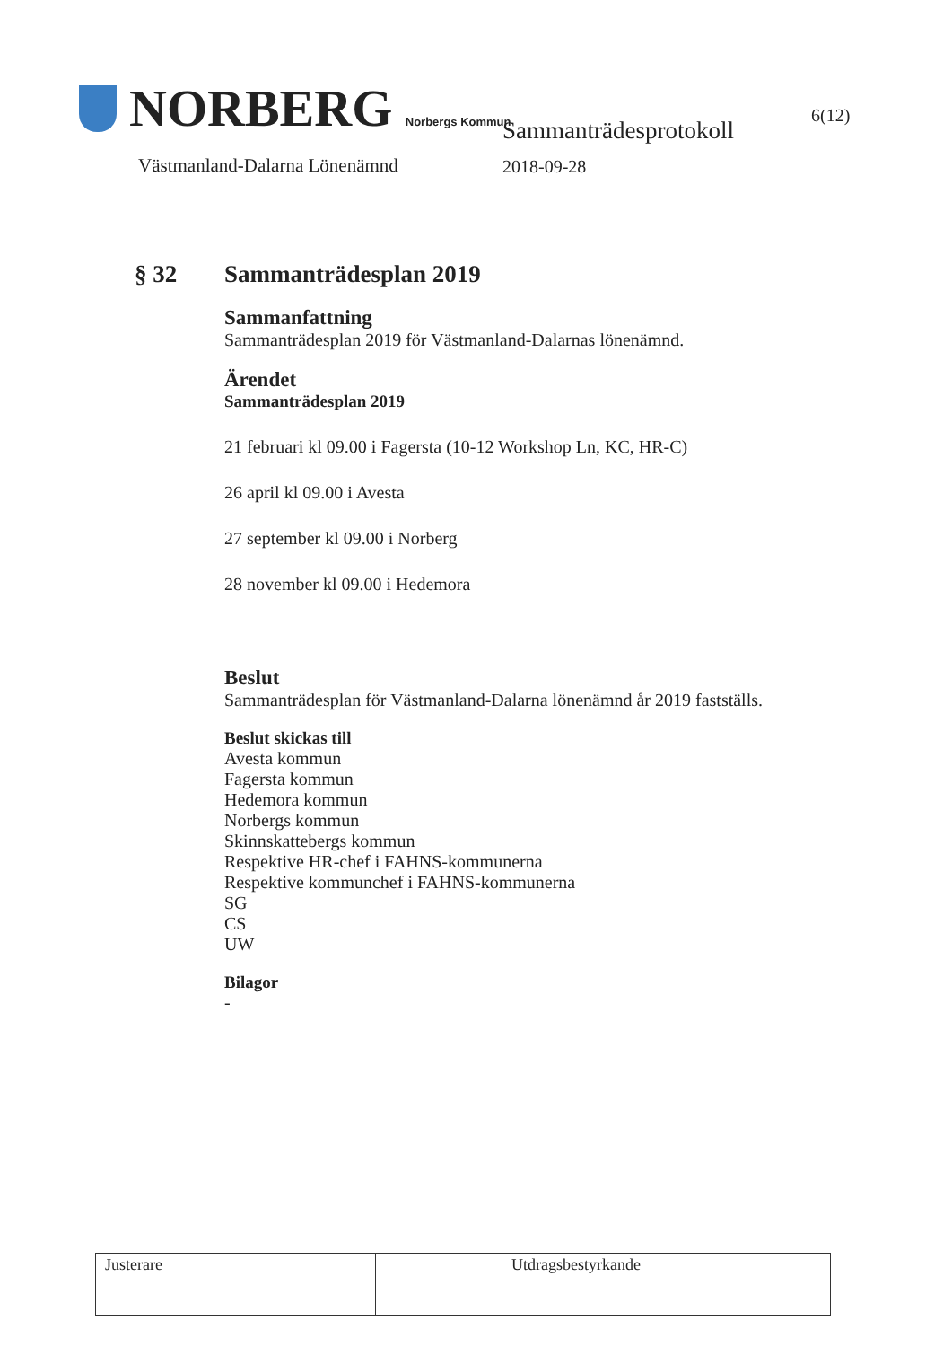NORBERG Norbergs Kommun
Västmanland-Dalarna Lönenämnd
Sammanträdesprotokoll
2018-09-28
6(12)
§ 32 Sammanträdesplan 2019
Sammanfattning
Sammanträdesplan 2019 för Västmanland-Dalarnas lönenämnd.
Ärendet
Sammanträdesplan 2019
21 februari kl 09.00 i Fagersta (10-12 Workshop Ln, KC, HR-C)
26 april kl 09.00 i Avesta
27 september kl 09.00 i Norberg
28 november kl 09.00 i Hedemora
Beslut
Sammanträdesplan för Västmanland-Dalarna lönenämnd år 2019 fastställs.
Beslut skickas till
Avesta kommun
Fagersta kommun
Hedemora kommun
Norbergs kommun
Skinnskattebergs kommun
Respektive HR-chef i FAHNS-kommunerna
Respektive kommunchef i FAHNS-kommunerna
SG
CS
UW
Bilagor
-
| Justerare | | | Utdragsbestyrkande |